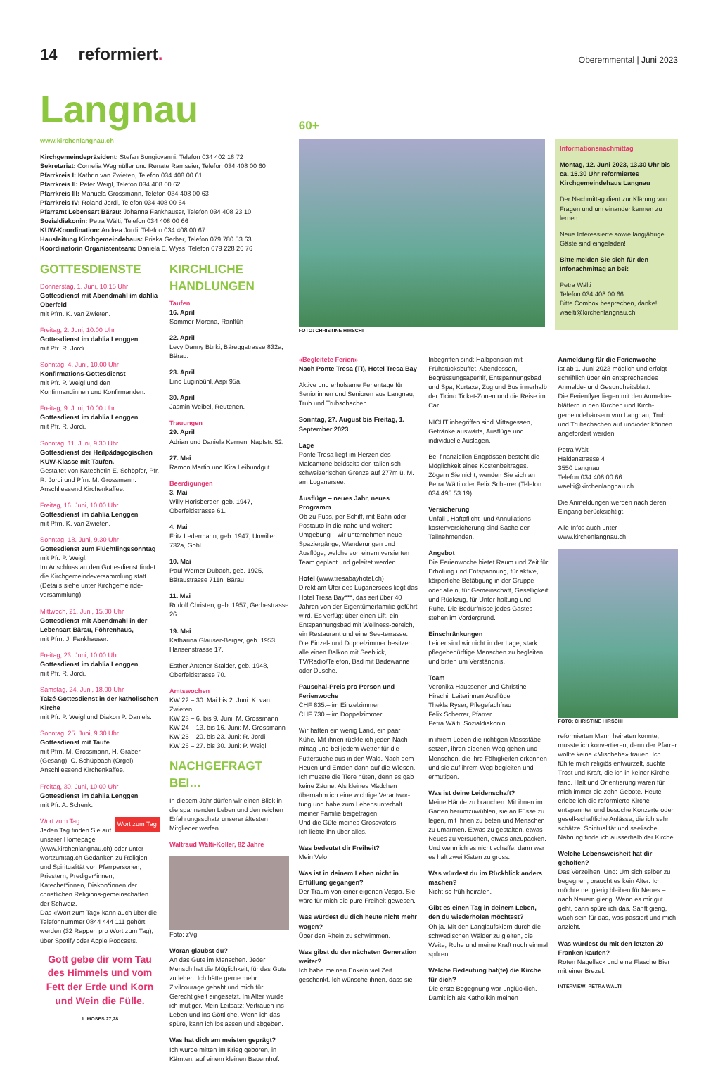14 reformiert.
Oberemmental | Juni 2023
Langnau
www.kirchenlangnau.ch
Kirchgemeindepräsident: Stefan Bongiovanni, Telefon 034 402 18 72
Sekretariat: Cornelia Wegmüller und Renate Ramseier, Telefon 034 408 00 60
Pfarrkreis I: Kathrin van Zwieten, Telefon 034 408 00 61
Pfarrkreis II: Peter Weigl, Telefon 034 408 00 62
Pfarrkreis III: Manuela Grossmann, Telefon 034 408 00 63
Pfarrkreis IV: Roland Jordi, Telefon 034 408 00 64
Pfarramt Lebensart Bärau: Johanna Fankhauser, Telefon 034 408 23 10
Sozialdiakonin: Petra Wälti, Telefon 034 408 00 66
KUW-Koordination: Andrea Jordi, Telefon 034 408 00 67
Hausleitung Kirchgemeindehaus: Priska Gerber, Telefon 079 780 53 63
Koordinatorin Organistenteam: Daniela E. Wyss, Telefon 079 228 26 76
GOTTESDIENSTE
Donnerstag, 1. Juni, 10.15 Uhr
Gottesdienst mit Abendmahl im dahlia Oberfeld
mit Pfrn. K. van Zwieten.
Freitag, 2. Juni, 10.00 Uhr
Gottesdienst im dahlia Lenggen
mit Pfr. R. Jordi.
Sonntag, 4. Juni, 10.00 Uhr
Konfirmations-Gottesdienst
mit Pfr. P. Weigl und den Konfirmandinnen und Konfirmanden.
Freitag, 9. Juni, 10.00 Uhr
Gottesdienst im dahlia Lenggen
mit Pfr. R. Jordi.
Sonntag, 11. Juni, 9.30 Uhr
Gottesdienst der Heilpädagogischen KUW-Klasse mit Taufen.
Gestaltet von Katechetin E. Schöpfer, Pfr. R. Jordi und Pfrn. M. Grossmann. Anschliessend Kirchenkaffee.
Freitag, 16. Juni, 10.00 Uhr
Gottesdienst im dahlia Lenggen
mit Pfrn. K. van Zwieten.
Sonntag, 18. Juni, 9.30 Uhr
Gottesdienst zum Flüchtlingssonntag
mit Pfr. P. Weigl.
Im Anschluss an den Gottesdienst findet die Kirchgemeindeversammlung statt (Details siehe unter Kirchgemeinde-versammlung).
Mittwoch, 21. Juni, 15.00 Uhr
Gottesdienst mit Abendmahl in der Lebensart Bärau, Föhrenhaus,
mit Pfrn. J. Fankhauser.
Freitag, 23. Juni, 10.00 Uhr
Gottesdienst im dahlia Lenggen
mit Pfr. R. Jordi.
Samstag, 24. Juni, 18.00 Uhr
Taizé-Gottesdienst in der katholischen Kirche
mit Pfr. P. Weigl und Diakon P. Daniels.
Sonntag, 25. Juni, 9.30 Uhr
Gottesdienst mit Taufe
mit Pfrn. M. Grossmann, H. Graber (Gesang), C. Schüpbach (Orgel). Anschliessend Kirchenkaffee.
Freitag, 30. Juni, 10.00 Uhr
Gottesdienst im dahlia Lenggen
mit Pfr. A. Schenk.
Wort zum Tag Wort zum Tag
Jeden Tag finden Sie auf unserer Homepage (www.kirchenlangnau.ch) oder unter wortzumtag.ch Gedanken zu Religion und Spiritualität von Pfarrpersonen, Priestern, Prediger*innen, Katechet*innen, Diakon*innen der christlichen Religions-gemeinschaften der Schweiz.
Das «Wort zum Tag» kann auch über die Telefonnummer 0844 444 111 gehört werden (32 Rappen pro Wort zum Tag), über Spotify oder Apple Podcasts.
Gott gebe dir vom Tau des Himmels und vom Fett der Erde und Korn und Wein die Fülle.
1. MOSES 27,28
KIRCHLICHE HANDLUNGEN
Taufen
16. April
Sommer Morena, Ranflüh
22. April
Levy Danny Bürki, Bäreggstrasse 832a, Bärau.
23. April
Lino Luginbühl, Aspi 95a.
30. April
Jasmin Weibel, Reutenen.
Trauungen
29. April
Adrian und Daniela Kernen, Napfstr. 52.
27. Mai
Ramon Martin und Kira Leibundgut.
Beerdigungen
3. Mai
Willy Horisberger, geb. 1947, Oberfeldstrasse 61.
4. Mai
Fritz Ledermann, geb. 1947, Unwillen 732a, Gohl
10. Mai
Paul Werner Dubach, geb. 1925, Bäraustrasse 711n, Bärau
11. Mai
Rudolf Christen, geb. 1957, Gerbestrasse 26.
19. Mai
Katharina Glauser-Berger, geb. 1953, Hansenstrasse 17.
Esther Antener-Stalder, geb. 1948, Oberfeldstrasse 70.
Amtswochen
KW 22 – 30. Mai bis 2. Juni: K. van Zwieten
KW 23 – 6. bis 9. Juni: M. Grossmann
KW 24 – 13. bis 16. Juni: M. Grossmann
KW 25 – 20. bis 23. Juni: R. Jordi
KW 26 – 27. bis 30. Juni: P. Weigl
NACHGEFRAGT BEI…
In diesem Jahr dürfen wir einen Blick in die spannenden Leben und den reichen Erfahrungsschatz unserer ältesten Mitglieder werfen.
Waltraud Wälti-Koller, 82 Jahre
Foto: zVg
Woran glaubst du?
An das Gute im Menschen. Jeder Mensch hat die Möglichkeit, für das Gute zu leben. Ich hätte gerne mehr Zivilcourage gehabt und mich für Gerechtigkeit eingesetzt. Im Alter wurde ich mutiger. Mein Leitsatz: Vertrauen ins Leben und ins Göttliche. Wenn ich das spüre, kann ich loslassen und abgeben.
Was hat dich am meisten geprägt?
Ich wurde mitten im Krieg geboren, in Kärnten, auf einem kleinen Bauernhof.
60+
FOTO: CHRISTINE HIRSCHI
Informationsnachmittag
Montag, 12. Juni 2023, 13.30 Uhr bis ca. 15.30 Uhr reformiertes Kirchgemeindehaus Langnau
Der Nachmittag dient zur Klärung von Fragen und um einander kennen zu lernen.
Neue Interessierte sowie langjährige Gäste sind eingeladen!
Bitte melden Sie sich für den Infonachmittag an bei:
Petra Wälti
Telefon 034 408 00 66.
Bitte Combox besprechen, danke!
waelti@kirchenlangnau.ch
«Begleitete Ferien»
Nach Ponte Tresa (TI), Hotel Tresa Bay
Aktive und erholsame Ferientage für Seniorinnen und Senioren aus Langnau, Trub und Trubschachen
Sonntag, 27. August bis Freitag, 1. September 2023
Lage
Ponte Tresa liegt im Herzen des Malcantone beidseits der italienisch-schweizerischen Grenze auf 277m ü. M. am Luganersee.
Ausflüge – neues Jahr, neues Programm
Ob zu Fuss, per Schiff, mit Bahn oder Postauto in die nahe und weitere Umgebung – wir unternehmen neue Spaziergänge, Wanderungen und Ausflüge, welche von einem versierten Team geplant und geleitet werden.
Hotel (www.tresabayhotel.ch)
Direkt am Ufer des Luganersees liegt das Hotel Tresa Bay***, das seit über 40 Jahren von der Eigentümerfamilie geführt wird. Es verfügt über einen Lift, ein Entspannungsbad mit Wellness-bereich, ein Restaurant und eine See-terrasse. Die Einzel- und Doppelzimmer besitzen alle einen Balkon mit Seeblick, TV/Radio/Telefon, Bad mit Badewanne oder Dusche.
Pauschal-Preis pro Person und Ferienwoche
CHF 835.– im Einzelzimmer
CHF 730.– im Doppelzimmer
Wir hatten ein wenig Land, ein paar Kühe. Mit ihnen rückte ich jeden Nach-mittag und bei jedem Wetter für die Futtersuche aus in den Wald. Nach dem Heuen und Emden dann auf die Wiesen. Ich musste die Tiere hüten, denn es gab keine Zäune. Als kleines Mädchen übernahm ich eine wichtige Verantwor-tung und habe zum Lebensunterhalt meiner Familie beigetragen.
Und die Güte meines Grossvaters.
Ich liebte ihn über alles.
Was bedeutet dir Freiheit?
Mein Velo!
Was ist in deinem Leben nicht in Erfüllung gegangen?
Der Traum von einer eigenen Vespa. Sie wäre für mich die pure Freiheit gewesen.
Was würdest du dich heute nicht mehr wagen?
Über den Rhein zu schwimmen.
Was gibst du der nächsten Generation weiter?
Ich habe meinen Enkeln viel Zeit geschenkt. Ich wünsche ihnen, dass sie
Inbegriffen sind: Halbpension mit Frühstücksbuffet, Abendessen, Begrüssungsaperitif, Entspannungsbad und Spa, Kurtaxe, Zug und Bus innerhalb der Ticino Ticket-Zonen und die Reise im Car.
NICHT inbegriffen sind Mittagessen, Getränke auswärts, Ausflüge und individuelle Auslagen.
Bei finanziellen Engpässen besteht die Möglichkeit eines Kostenbeitrages. Zögern Sie nicht, wenden Sie sich an Petra Wälti oder Felix Scherrer (Telefon 034 495 53 19).
Versicherung
Unfall-, Haftpflicht- und Annullations-kostenversicherung sind Sache der Teilnehmenden.
Angebot
Die Ferienwoche bietet Raum und Zeit für Erholung und Entspannung, für aktive, körperliche Betätigung in der Gruppe oder allein, für Gemeinschaft, Geselligkeit und Rückzug, für Unter-haltung und Ruhe. Die Bedürfnisse jedes Gastes stehen im Vordergrund.
Einschränkungen
Leider sind wir nicht in der Lage, stark pflegebedürftige Menschen zu begleiten und bitten um Verständnis.
Team
Veronika Haussener und Christine Hirschi, Leiterinnen Ausflüge
Thekla Ryser, Pflegefachfrau
Felix Scherrer, Pfarrer
Petra Wälti, Sozialdiakonin
in ihrem Leben die richtigen Massstäbe setzen, ihren eigenen Weg gehen und Menschen, die ihre Fähigkeiten erkennen und sie auf ihrem Weg begleiten und ermutigen.
Was ist deine Leidenschaft?
Meine Hände zu brauchen. Mit ihnen im Garten herumzuwühlen, sie an Füsse zu legen, mit ihnen zu beten und Menschen zu umarmen. Etwas zu gestalten, etwas Neues zu versuchen, etwas anzupacken. Und wenn ich es nicht schaffe, dann war es halt zwei Kisten zu gross.
Was würdest du im Rückblick anders machen?
Nicht so früh heiraten.
Gibt es einen Tag in deinem Leben, den du wiederholen möchtest?
Oh ja. Mit den Langlaufskiern durch die schwedischen Wälder zu gleiten, die Weite, Ruhe und meine Kraft noch einmal spüren.
Welche Bedeutung hat(te) die Kirche für dich?
Die erste Begegnung war unglücklich. Damit ich als Katholikin meinen
Anmeldung für die Ferienwoche
ist ab 1. Juni 2023 möglich und erfolgt schriftlich über ein entsprechendes Anmelde- und Gesundheitsblatt.
Die Ferienflyer liegen mit den Anmelde-blättern in den Kirchen und Kirch-gemeindehäusern von Langnau, Trub und Trubschachen auf und/oder können angefordert werden:
Petra Wälti
Haldenstrasse 4
3550 Langnau
Telefon 034 408 00 66
waelti@kirchenlangnau.ch
Die Anmeldungen werden nach deren Eingang berücksichtigt.
Alle Infos auch unter www.kirchenlangnau.ch
FOTO: CHRISTINE HIRSCHI
reformierten Mann heiraten konnte, musste ich konvertieren, denn der Pfarrer wollte keine «Mischehe» trauen. Ich fühlte mich religiös entwurzelt, suchte Trost und Kraft, die ich in keiner Kirche fand. Halt und Orientierung waren für mich immer die zehn Gebote. Heute erlebe ich die reformierte Kirche entspannter und besuche Konzerte oder gesell-schaftliche Anlässe, die ich sehr schätze. Spiritualität und seelische Nahrung finde ich ausserhalb der Kirche.
Welche Lebensweisheit hat dir geholfen?
Das Verzeihen. Und: Um sich selber zu begegnen, braucht es kein Alter. Ich möchte neugierig bleiben für Neues – nach Neuem gierig. Wenn es mir gut geht, dann spüre ich das. Sanft gierig, wach sein für das, was passiert und mich anzieht.
Was würdest du mit den letzten 20 Franken kaufen?
Roten Nagellack und eine Flasche Bier mit einer Brezel.
INTERVIEW: PETRA WÄLTI